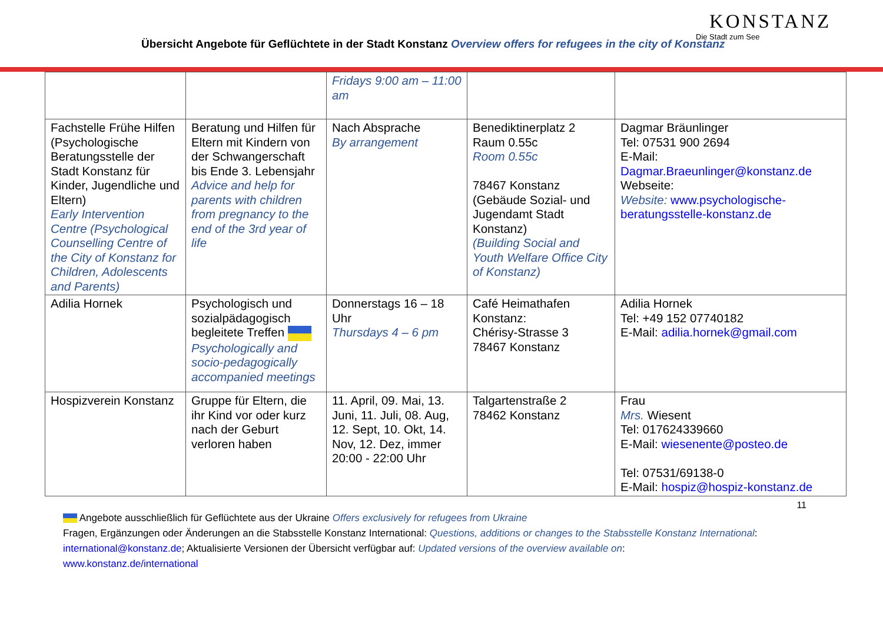Übersicht Angebote für Geflüchtete in der Stadt Konstanz Overview offers for refugees in the city of Konstanz
KONSTANZ
Die Stadt zum See
| | | Fridays 9:00 am – 11:00 am | | |
| Fachstelle Frühe Hilfen (Psychologische Beratungsstelle der Stadt Konstanz für Kinder, Jugendliche und Eltern) Early Intervention Centre (Psychological Counselling Centre of the City of Konstanz for Children, Adolescents and Parents) | Beratung und Hilfen für Eltern mit Kindern von der Schwangerschaft bis Ende 3. Lebensjahr Advice and help for parents with children from pregnancy to the end of the 3rd year of life | Nach Absprache By arrangement | Benediktinerplatz 2 Raum 0.55c Room 0.55c 78467 Konstanz (Gebäude Sozial- und Jugendamt Stadt Konstanz) (Building Social and Youth Welfare Office City of Konstanz) | Dagmar Bräunlinger Tel: 07531 900 2694 E-Mail: Dagmar.Braeunlinger@konstanz.de Webseite: Website: www.psychologische-beratungsstelle-konstanz.de |
| Adilia Hornek | Psychologisch und sozialpädagogisch begleitete Treffen Psychologically and socio-pedagogically accompanied meetings | Donnerstags 16 – 18 Uhr Thursdays 4 – 6 pm | Café Heimathafen Konstanz: Chérisy-Strasse 3 78467 Konstanz | Adilia Hornek Tel: +49 152 07740182 E-Mail: adilia.hornek@gmail.com |
| Hospizverein Konstanz | Gruppe für Eltern, die ihr Kind vor oder kurz nach der Geburt verloren haben | 11. April, 09. Mai, 13. Juni, 11. Juli, 08. Aug, 12. Sept, 10. Okt, 14. Nov, 12. Dez, immer 20:00 - 22:00 Uhr | Talgartenstraße 2 78462 Konstanz | Frau Mrs. Wiesent Tel: 017624339660 E-Mail: wiesenente@posteo.de Tel: 07531/69138-0 E-Mail: hospiz@hospiz-konstanz.de |
11
Angebote ausschließlich für Geflüchtete aus der Ukraine Offers exclusively for refugees from Ukraine
Fragen, Ergänzungen oder Änderungen an die Stabsstelle Konstanz International: Questions, additions or changes to the Stabsstelle Konstanz International: international@konstanz.de; Aktualisierte Versionen der Übersicht verfügbar auf: Updated versions of the overview available on:
www.konstanz.de/international